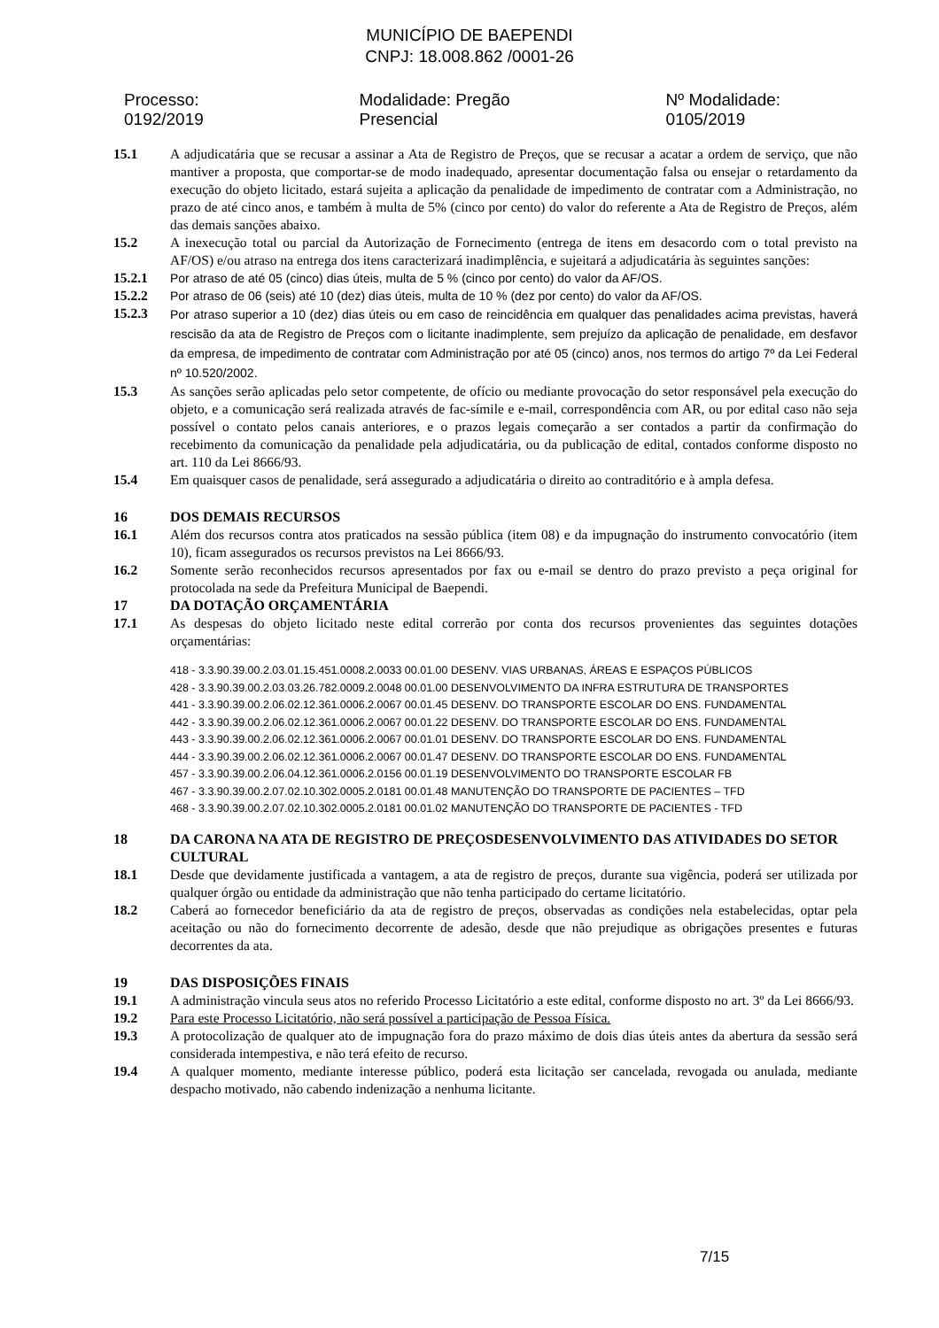MUNICÍPIO DE BAEPENDI
CNPJ: 18.008.862 /0001-26
Processo: 0192/2019 Modalidade: Pregão Presencial Nº Modalidade: 0105/2019
15.1 A adjudicatária que se recusar a assinar a Ata de Registro de Preços, que se recusar a acatar a ordem de serviço, que não mantiver a proposta, que comportar-se de modo inadequado, apresentar documentação falsa ou ensejar o retardamento da execução do objeto licitado, estará sujeita a aplicação da penalidade de impedimento de contratar com a Administração, no prazo de até cinco anos, e também à multa de 5% (cinco por cento) do valor do referente a Ata de Registro de Preços, além das demais sanções abaixo.
15.2 A inexecução total ou parcial da Autorização de Fornecimento (entrega de itens em desacordo com o total previsto na AF/OS) e/ou atraso na entrega dos itens caracterizará inadimplência, e sujeitará a adjudicatária às seguintes sanções:
15.2.1 Por atraso de até 05 (cinco) dias úteis, multa de 5 % (cinco por cento) do valor da AF/OS.
15.2.2 Por atraso de 06 (seis) até 10 (dez) dias úteis, multa de 10 % (dez por cento) do valor da AF/OS.
15.2.3
Por atraso superior a 10 (dez) dias úteis ou em caso de reincidência em qualquer das penalidades acima previstas, haverá rescisão da ata de Registro de Preços com o licitante inadimplente, sem prejuízo da aplicação de penalidade, em desfavor da empresa, de impedimento de contratar com Administração por até 05 (cinco) anos, nos termos do artigo 7º da Lei Federal nº 10.520/2002.
15.3 As sanções serão aplicadas pelo setor competente, de ofício ou mediante provocação do setor responsável pela execução do objeto, e a comunicação será realizada através de fac-símile e e-mail, correspondência com AR, ou por edital caso não seja possível o contato pelos canais anteriores, e o prazos legais começarão a ser contados a partir da confirmação do recebimento da comunicação da penalidade pela adjudicatária, ou da publicação de edital, contados conforme disposto no art. 110 da Lei 8666/93.
15.4 Em quaisquer casos de penalidade, será assegurado a adjudicatária o direito ao contraditório e à ampla defesa.
16 DOS DEMAIS RECURSOS
16.1 Além dos recursos contra atos praticados na sessão pública (item 08) e da impugnação do instrumento convocatório (item 10), ficam assegurados os recursos previstos na Lei 8666/93.
16.2 Somente serão reconhecidos recursos apresentados por fax ou e-mail se dentro do prazo previsto a peça original for protocolada na sede da Prefeitura Municipal de Baependi.
17 DA DOTAÇÃO ORÇAMENTÁRIA
17.1 As despesas do objeto licitado neste edital correrão por conta dos recursos provenientes das seguintes dotações orçamentárias:
418 - 3.3.90.39.00.2.03.01.15.451.0008.2.0033 00.01.00 DESENV. VIAS URBANAS, ÁREAS E ESPAÇOS PÚBLICOS
428 - 3.3.90.39.00.2.03.03.26.782.0009.2.0048 00.01.00 DESENVOLVIMENTO DA INFRA ESTRUTURA DE TRANSPORTES
441 - 3.3.90.39.00.2.06.02.12.361.0006.2.0067 00.01.45 DESENV. DO TRANSPORTE ESCOLAR DO ENS. FUNDAMENTAL
442 - 3.3.90.39.00.2.06.02.12.361.0006.2.0067 00.01.22 DESENV. DO TRANSPORTE ESCOLAR DO ENS. FUNDAMENTAL
443 - 3.3.90.39.00.2.06.02.12.361.0006.2.0067 00.01.01 DESENV. DO TRANSPORTE ESCOLAR DO ENS. FUNDAMENTAL
444 - 3.3.90.39.00.2.06.02.12.361.0006.2.0067 00.01.47 DESENV. DO TRANSPORTE ESCOLAR DO ENS. FUNDAMENTAL
457 - 3.3.90.39.00.2.06.04.12.361.0006.2.0156 00.01.19 DESENVOLVIMENTO DO TRANSPORTE ESCOLAR FB
467 - 3.3.90.39.00.2.07.02.10.302.0005.2.0181 00.01.48 MANUTENÇÃO DO TRANSPORTE DE PACIENTES – TFD
468 - 3.3.90.39.00.2.07.02.10.302.0005.2.0181 00.01.02 MANUTENÇÃO DO TRANSPORTE DE PACIENTES - TFD
18 DA CARONA NA ATA DE REGISTRO DE PREÇOSDESENVOLVIMENTO DAS ATIVIDADES DO SETOR CULTURAL
18.1 Desde que devidamente justificada a vantagem, a ata de registro de preços, durante sua vigência, poderá ser utilizada por qualquer órgão ou entidade da administração que não tenha participado do certame licitatório.
18.2 Caberá ao fornecedor beneficiário da ata de registro de preços, observadas as condições nela estabelecidas, optar pela aceitação ou não do fornecimento decorrente de adesão, desde que não prejudique as obrigações presentes e futuras decorrentes da ata.
19 DAS DISPOSIÇÕES FINAIS
19.1 A administração vincula seus atos no referido Processo Licitatório a este edital, conforme disposto no art. 3º da Lei 8666/93.
19.2 Para este Processo Licitatório, não será possível a participação de Pessoa Física.
19.3 A protocolização de qualquer ato de impugnação fora do prazo máximo de dois dias úteis antes da abertura da sessão será considerada intempestiva, e não terá efeito de recurso.
19.4 A qualquer momento, mediante interesse público, poderá esta licitação ser cancelada, revogada ou anulada, mediante despacho motivado, não cabendo indenização a nenhuma licitante.
7/15